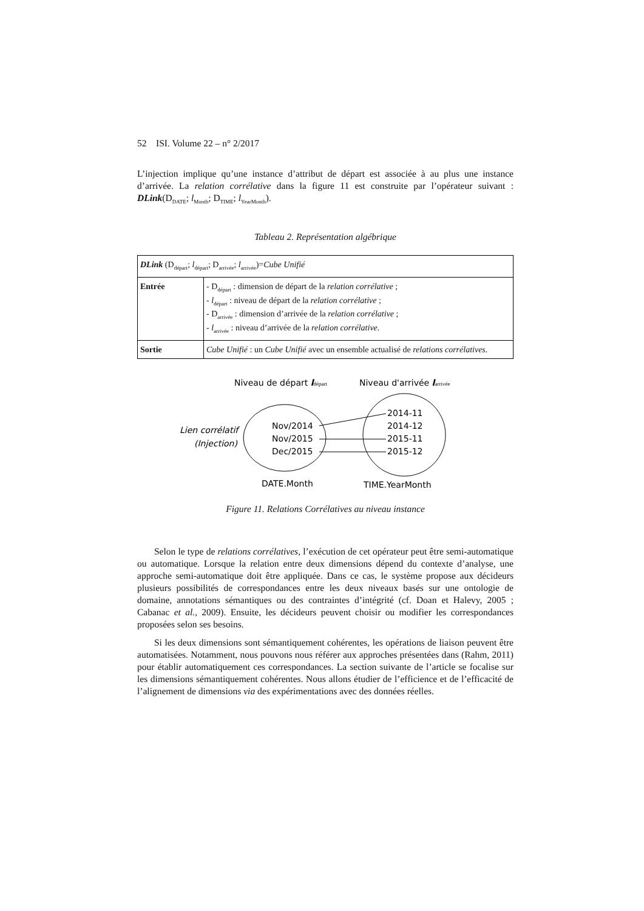52 ISI. Volume 22 – n° 2/2017
L’injection implique qu’une instance d’attribut de départ est associée à au plus une instance d’arrivée. La relation corrélative dans la figure 11 est construite par l’opérateur suivant : DLink(D<sub>DATE</sub>; l<sub>Month</sub>; D<sub>TIME</sub>; l<sub>YearMonth</sub>).
Tableau 2. Représentation algébrique
| DLink (D<sub>départ</sub>; l<sub>départ</sub>; D<sub>arrivée</sub>; l<sub>arrivée</sub>)= Cube Unifié | |
| Entrée | - D<sub>départ</sub> : dimension de départ de la relation corrélative ; - l<sub>départ</sub> : niveau de départ de la relation corrélative ; - D<sub>arrivée</sub> : dimension d’arrivée de la relation corrélative ; - l<sub>arrivée</sub> : niveau d’arrivée de la relation corrélative . |
| Sortie | Cube Unifié : un Cube Unifié avec un ensemble actualisé de relations corrélatives . |
Niveau de départ ldépart
Niveau d'arrivée larrivée
Lien corrélatif
(Injection)
Nov/2014
Nov/2015
Dec/2015
2014-11
2014-12
2015-11
2015-12
DATE.Month
TIME.YearMonth
Figure 11. Relations Corrélatives au niveau instance
Selon le type de relations corrélatives, l’exécution de cet opérateur peut être semi-automatique ou automatique. Lorsque la relation entre deux dimensions dépend du contexte d’analyse, une approche semi-automatique doit être appliquée. Dans ce cas, le système propose aux décideurs plusieurs possibilités de correspondances entre les deux niveaux basés sur une ontologie de domaine, annotations sémantiques ou des contraintes d’intégrité (cf. Doan et Halevy, 2005 ; Cabanac et al., 2009). Ensuite, les décideurs peuvent choisir ou modifier les correspondances proposées selon ses besoins.
Si les deux dimensions sont sémantiquement cohérentes, les opérations de liaison peuvent être automatisées. Notamment, nous pouvons nous référer aux approches présentées dans (Rahm, 2011) pour établir automatiquement ces correspondances. La section suivante de l’article se focalise sur les dimensions sémantiquement cohérentes. Nous allons étudier de l’efficience et de l’efficacité de l’alignement de dimensions via des expérimentations avec des données réelles.